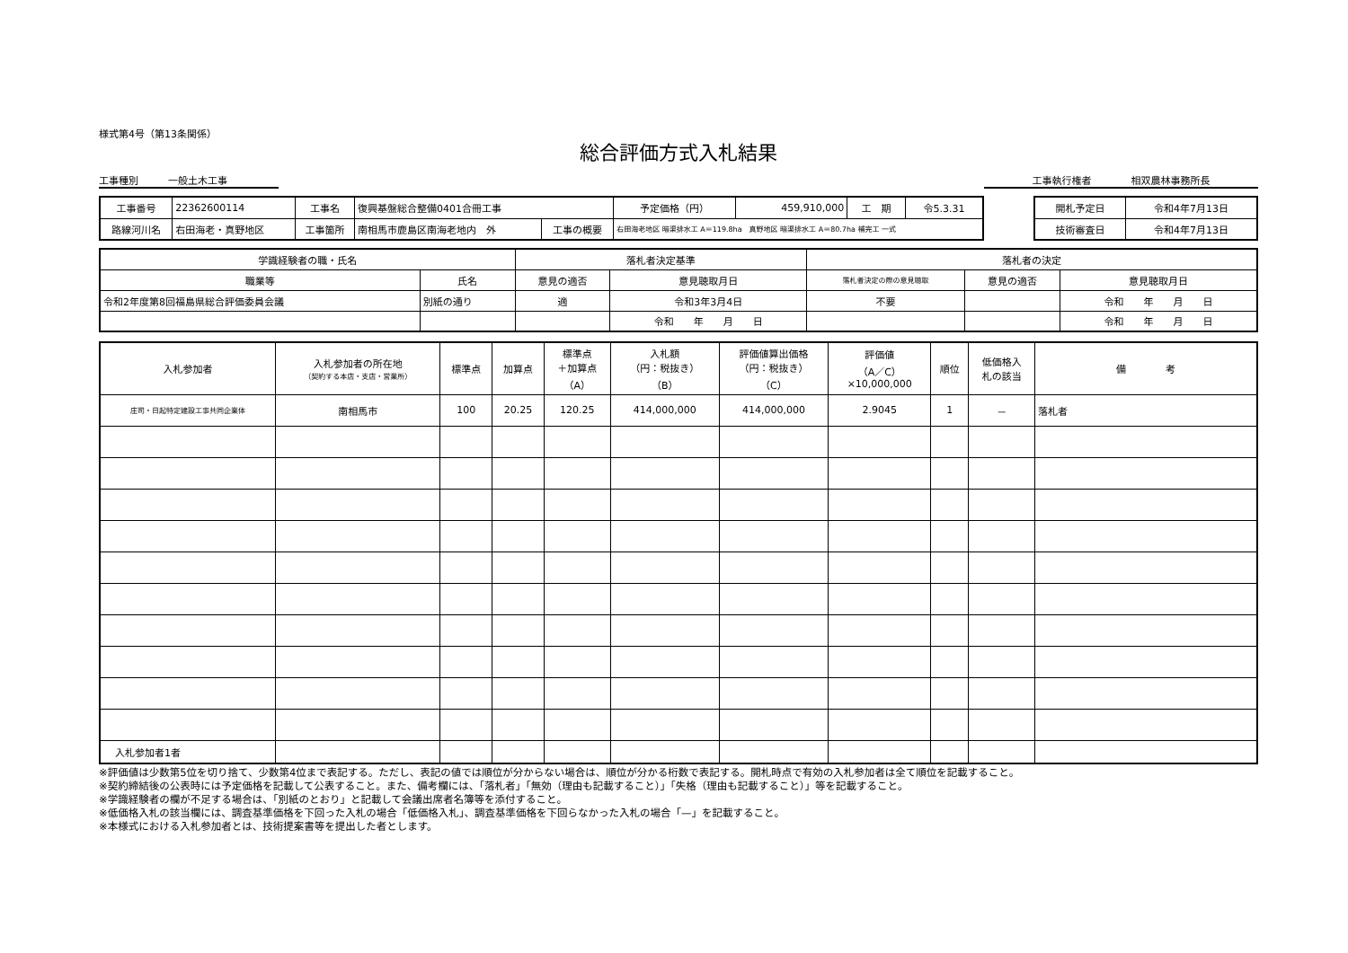様式第4号（第13条関係）
総合評価方式入札結果
工事種別　　　一般土木工事 工事執行権者　　　　相双農林事務所長
| 工事番号 | 22362600114 | 工事名 | 復興基盤総合整備0401合冊工事 | | 予定価格（円） | 459,910,000 | 工 期 | 令5.3.31 |
| 路線河川名 | 右田海老・真野地区 | 工事箇所 | 南相馬市鹿島区南海老地内 外 | 工事の概要 | 右田海老地区 暗渠排水工 A＝119.8ha 真野地区 暗渠排水工 A＝80.7ha 補完工 一式 | | | |
| 開札予定日 | 令和4年7月13日 |
| 技術審査日 | 令和4年7月13日 |
| 学識経験者の職・氏名 | | 落札者決定基準 | | 落札者の決定 | | |
| 職業等 | 氏名 | 意見の適否 | 意見聴取月日 | 落札者決定の際の意見聴取 | 意見の適否 | 意見聴取月日 |
| 令和2年度第8回福島県総合評価委員会議 | 別紙の通り | 適 | 令和3年3月4日 | 不要 | | 令和 年 月 日 |
| | | | 令和 年 月 日 | | | 令和 年 月 日 |
| 入札参加者 | 入札参加者の所在地 （契約する本店・支店・営業所） | 標準点 | 加算点 | 標準点 ＋加算点 （A） | 入札額 （円：税抜き） （B） | 評価値算出価格 （円：税抜き） （C） | 評価値 （A／C） ×10,000,000 | 順位 | 低価格入 札の該当 | 備 考 |
| 庄司・日起特定建設工事共同企業体 | 南相馬市 | 100 | 20.25 | 120.25 | 414,000,000 | 414,000,000 | 2.9045 | 1 | － | 落札者 |
| 入札参加者1者 | | | | | | | | | | |
※評価値は少数第5位を切り捨て、少数第4位まで表記する。ただし、表記の値では順位が分からない場合は、順位が分かる桁数で表記する。開札時点で有効の入札参加者は全て順位を記載すること。
※契約締結後の公表時には予定価格を記載して公表すること。また、備考欄には、「落札者」「無効（理由も記載すること）」「失格（理由も記載すること）」等を記載すること。
※学識経験者の欄が不足する場合は、「別紙のとおり」と記載して会議出席者名簿等を添付すること。
※低価格入札の該当欄には、調査基準価格を下回った入札の場合「低価格入札」、調査基準価格を下回らなかった入札の場合「—」を記載すること。
※本様式における入札参加者とは、技術提案書等を提出した者とします。